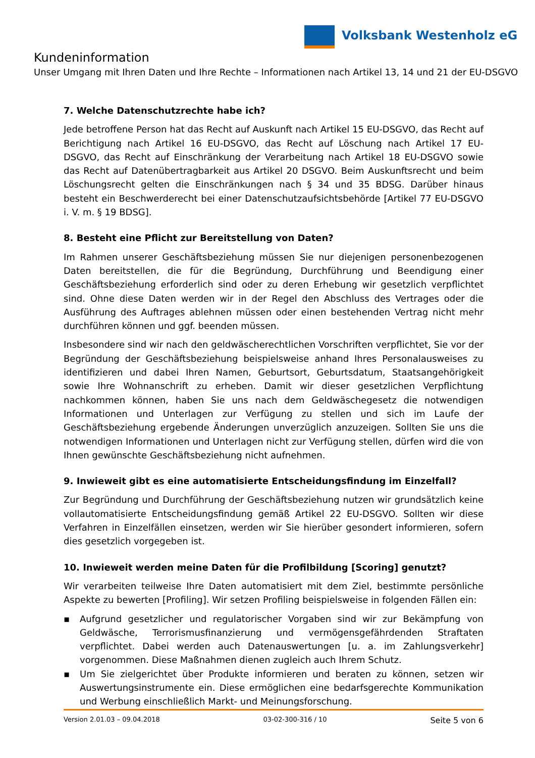Volksbank Westenholz eG
Kundeninformation
Unser Umgang mit Ihren Daten und Ihre Rechte – Informationen nach Artikel 13, 14 und 21 der EU-DSGVO
7. Welche Datenschutzrechte habe ich?
Jede betroffene Person hat das Recht auf Auskunft nach Artikel 15 EU-DSGVO, das Recht auf Berichtigung nach Artikel 16 EU-DSGVO, das Recht auf Löschung nach Artikel 17 EU-DSGVO, das Recht auf Einschränkung der Verarbeitung nach Artikel 18 EU-DSGVO sowie das Recht auf Datenübertragbarkeit aus Artikel 20 DSGVO. Beim Auskunftsrecht und beim Löschungsrecht gelten die Einschränkungen nach § 34 und 35 BDSG. Darüber hinaus besteht ein Beschwerderecht bei einer Datenschutzaufsichtsbehörde [Artikel 77 EU-DSGVO i. V. m. § 19 BDSG].
8. Besteht eine Pflicht zur Bereitstellung von Daten?
Im Rahmen unserer Geschäftsbeziehung müssen Sie nur diejenigen personenbezogenen Daten bereitstellen, die für die Begründung, Durchführung und Beendigung einer Geschäftsbeziehung erforderlich sind oder zu deren Erhebung wir gesetzlich verpflichtet sind. Ohne diese Daten werden wir in der Regel den Abschluss des Vertrages oder die Ausführung des Auftrages ablehnen müssen oder einen bestehenden Vertrag nicht mehr durchführen können und ggf. beenden müssen.
Insbesondere sind wir nach den geldwäscherechtlichen Vorschriften verpflichtet, Sie vor der Begründung der Geschäftsbeziehung beispielsweise anhand Ihres Personalausweises zu identifizieren und dabei Ihren Namen, Geburtsort, Geburtsdatum, Staatsangehörigkeit sowie Ihre Wohnanschrift zu erheben. Damit wir dieser gesetzlichen Verpflichtung nachkommen können, haben Sie uns nach dem Geldwäschegesetz die notwendigen Informationen und Unterlagen zur Verfügung zu stellen und sich im Laufe der Geschäftsbeziehung ergebende Änderungen unverzüglich anzuzeigen. Sollten Sie uns die notwendigen Informationen und Unterlagen nicht zur Verfügung stellen, dürfen wird die von Ihnen gewünschte Geschäftsbeziehung nicht aufnehmen.
9. Inwieweit gibt es eine automatisierte Entscheidungsfindung im Einzelfall?
Zur Begründung und Durchführung der Geschäftsbeziehung nutzen wir grundsätzlich keine vollautomatisierte Entscheidungsfindung gemäß Artikel 22 EU-DSGVO. Sollten wir diese Verfahren in Einzelfällen einsetzen, werden wir Sie hierüber gesondert informieren, sofern dies gesetzlich vorgegeben ist.
10. Inwieweit werden meine Daten für die Profilbildung [Scoring] genutzt?
Wir verarbeiten teilweise Ihre Daten automatisiert mit dem Ziel, bestimmte persönliche Aspekte zu bewerten [Profiling]. Wir setzen Profiling beispielsweise in folgenden Fällen ein:
▪ Aufgrund gesetzlicher und regulatorischer Vorgaben sind wir zur Bekämpfung von Geldwäsche, Terrorismusfinanzierung und vermögensgefährdenden Straftaten verpflichtet. Dabei werden auch Datenauswertungen [u. a. im Zahlungsverkehr] vorgenommen. Diese Maßnahmen dienen zugleich auch Ihrem Schutz.
▪ Um Sie zielgerichtet über Produkte informieren und beraten zu können, setzen wir Auswertungsinstrumente ein. Diese ermöglichen eine bedarfsgerechte Kommunikation und Werbung einschließlich Markt- und Meinungsforschung.
Version 2.01.03 – 09.04.2018 03-02-300-316 / 10 Seite 5 von 6